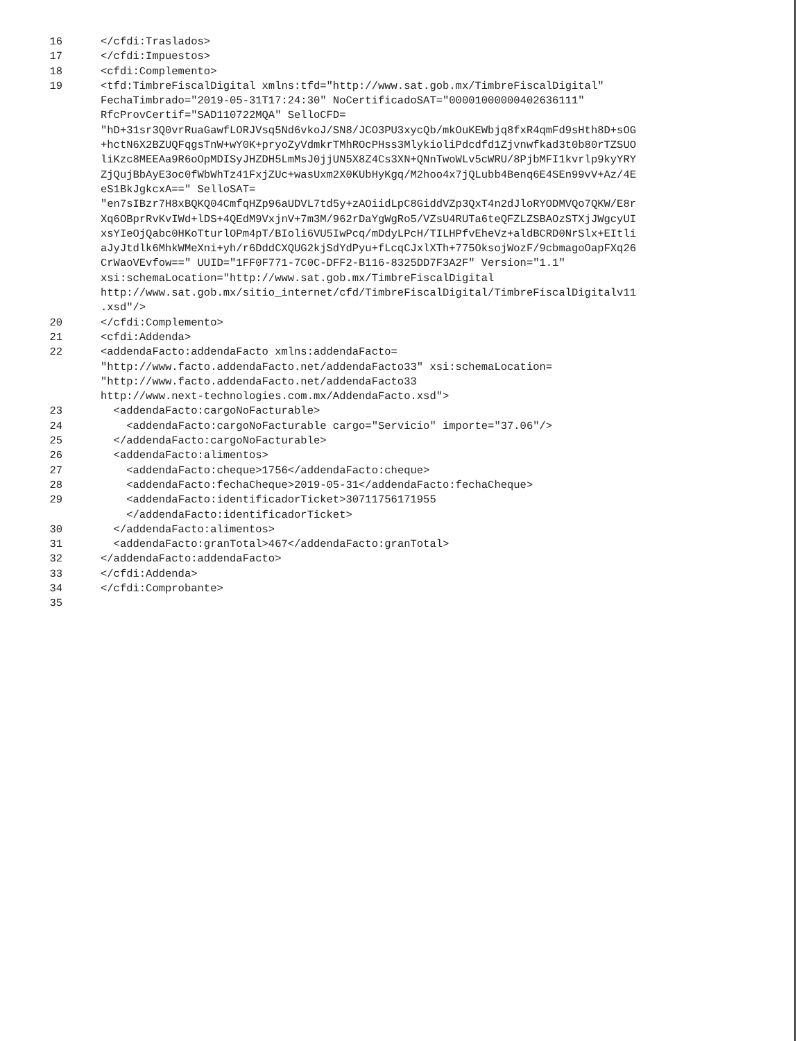16 </cfdi:Traslados>
17 </cfdi:Impuestos>
18 <cfdi:Complemento>
19 <tfd:TimbreFiscalDigital xmlns:tfd="http://www.sat.gob.mx/TimbreFiscalDigital" FechaTimbrado="2019-05-31T17:24:30" NoCertificadoSAT="00001000000402636111" RfcProvCertif="SAD110722MQA" SelloCFD= "hD+31sr3Q0vrRuaGawfLORJVsq5Nd6vkoJ/SN8/JCO3PU3xycQb/mkOuKEWbjq8fxR4qmFd9sHth8D+sOG +hctN6X2BZUQFqgsTnW+wY0K+pryoZyVdmkrTMhROcPHss3MlykioliPdcdfd1Zjvnwfkad3t0b80rTZSUO liKzc8MEEAa9R6oOpMDISyJHZDH5LmMsJ0jjUN5X8Z4Cs3XN+QNnTwoWLv5cWRU/8PjbMFI1kvrlp9kyYRY ZjQujBbAyE3oc0fWbWhTz41FxjZUc+wasUxm2X0KUbHyKgq/M2hoo4x7jQLubb4Benq6E4SEn99vV+Az/4E eS1BkJgkcxA==" SelloSAT= "en7sIBzr7H8xBQKQ04CmfqHZp96aUDVL7td5y+zAOiidLpC8GiddVZp3QxT4n2dJloRYODMVQo7QKW/E8r Xq6OBprRvKvIWd+lDS+4QEdM9VxjnV+7m3M/962rDaYgWgRo5/VZsU4RUTa6teQFZLZSBAOzSTXjJWgcyUI xsYIeOjQabc0HKoTturlOPm4pT/BIoli6VU5IwPcq/mDdyLPcH/TILHPfvEheVz+aldBCRD0NrSlx+EItli aJyJtdlk6MhkWMeXni+yh/r6DddCXQUG2kjSdYdPyu+fLcqCJxlXTh+775OksojWozF/9cbmagoOapFXq26 CrWaoVEvfow==" UUID="1FF0F771-7C0C-DFF2-B116-8325DD7F3A2F" Version="1.1" xsi:schemaLocation="http://www.sat.gob.mx/TimbreFiscalDigital http://www.sat.gob.mx/sitio_internet/cfd/TimbreFiscalDigital/TimbreFiscalDigitalv11 .xsd"/>
20 </cfdi:Complemento>
21 <cfdi:Addenda>
22 <addendaFacto:addendaFacto xmlns:addendaFacto= "http://www.facto.addendaFacto.net/addendaFacto33" xsi:schemaLocation= "http://www.facto.addendaFacto.net/addendaFacto33 http://www.next-technologies.com.mx/AddendaFacto.xsd">
23 <addendaFacto:cargoNoFacturable>
24 <addendaFacto:cargoNoFacturable cargo="Servicio" importe="37.06"/>
25 </addendaFacto:cargoNoFacturable>
26 <addendaFacto:alimentos>
27 <addendaFacto:cheque>1756</addendaFacto:cheque>
28 <addendaFacto:fechaCheque>2019-05-31</addendaFacto:fechaCheque>
29 <addendaFacto:identificadorTicket>30711756171955 </addendaFacto:identificadorTicket>
30 </addendaFacto:alimentos>
31 <addendaFacto:granTotal>467</addendaFacto:granTotal>
32 </addendaFacto:addendaFacto>
33 </cfdi:Addenda>
34 </cfdi:Comprobante>
35